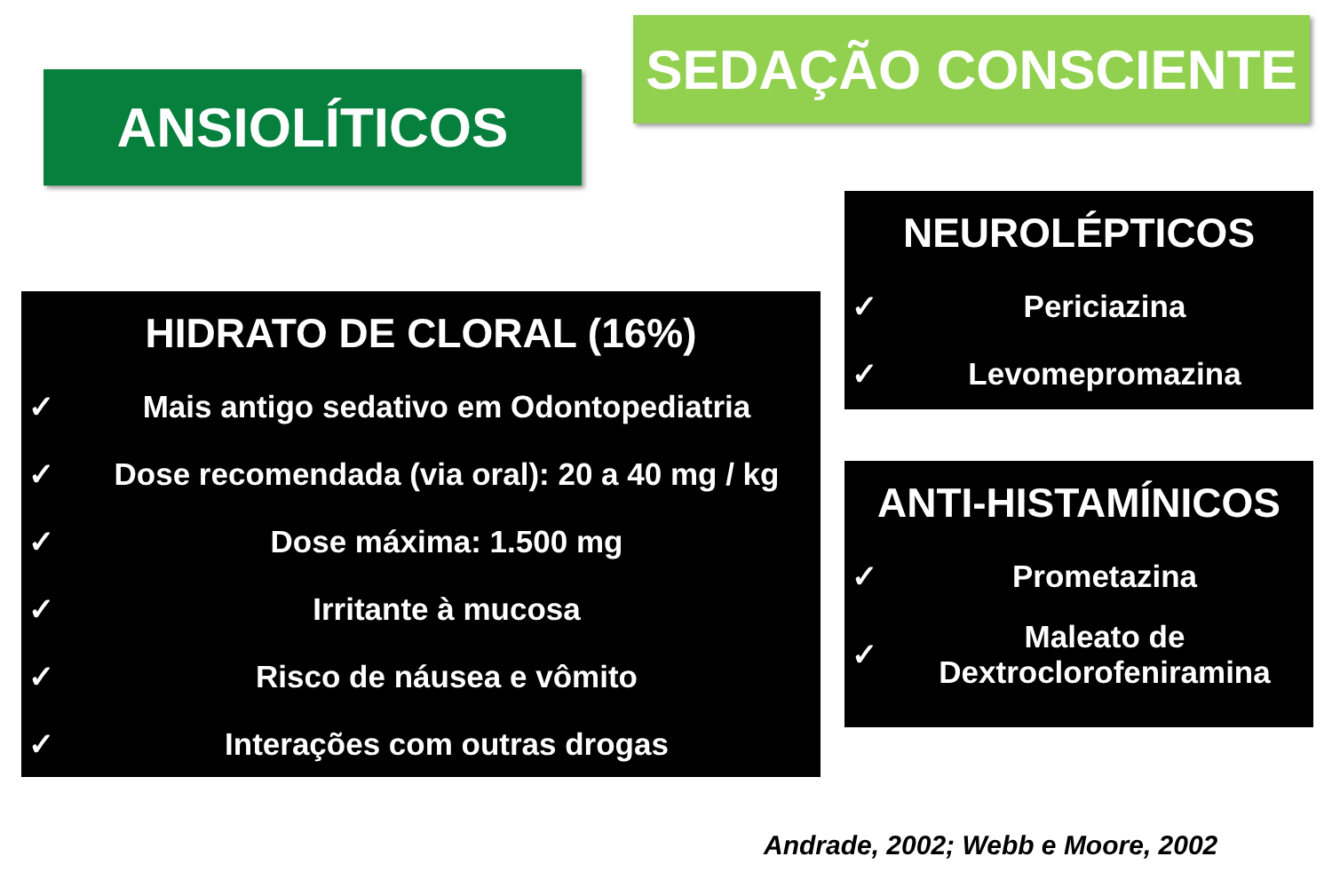SEDAÇÃO CONSCIENTE
ANSIOLÍTICOS
HIDRATO DE CLORAL (16%)
✓ Mais antigo sedativo em Odontopediatria
✓ Dose recomendada (via oral): 20 a 40 mg / kg
✓ Dose máxima: 1.500 mg
✓ Irritante à mucosa
✓ Risco de náusea e vômito
✓ Interações com outras drogas
NEUROLÉPTICOS
✓ Periciazina
✓ Levomepromazina
ANTI-HISTAMÍNICOS
✓ Prometazina
✓ Maleato de Dextroclorofeniramina
Andrade, 2002; Webb e Moore, 2002